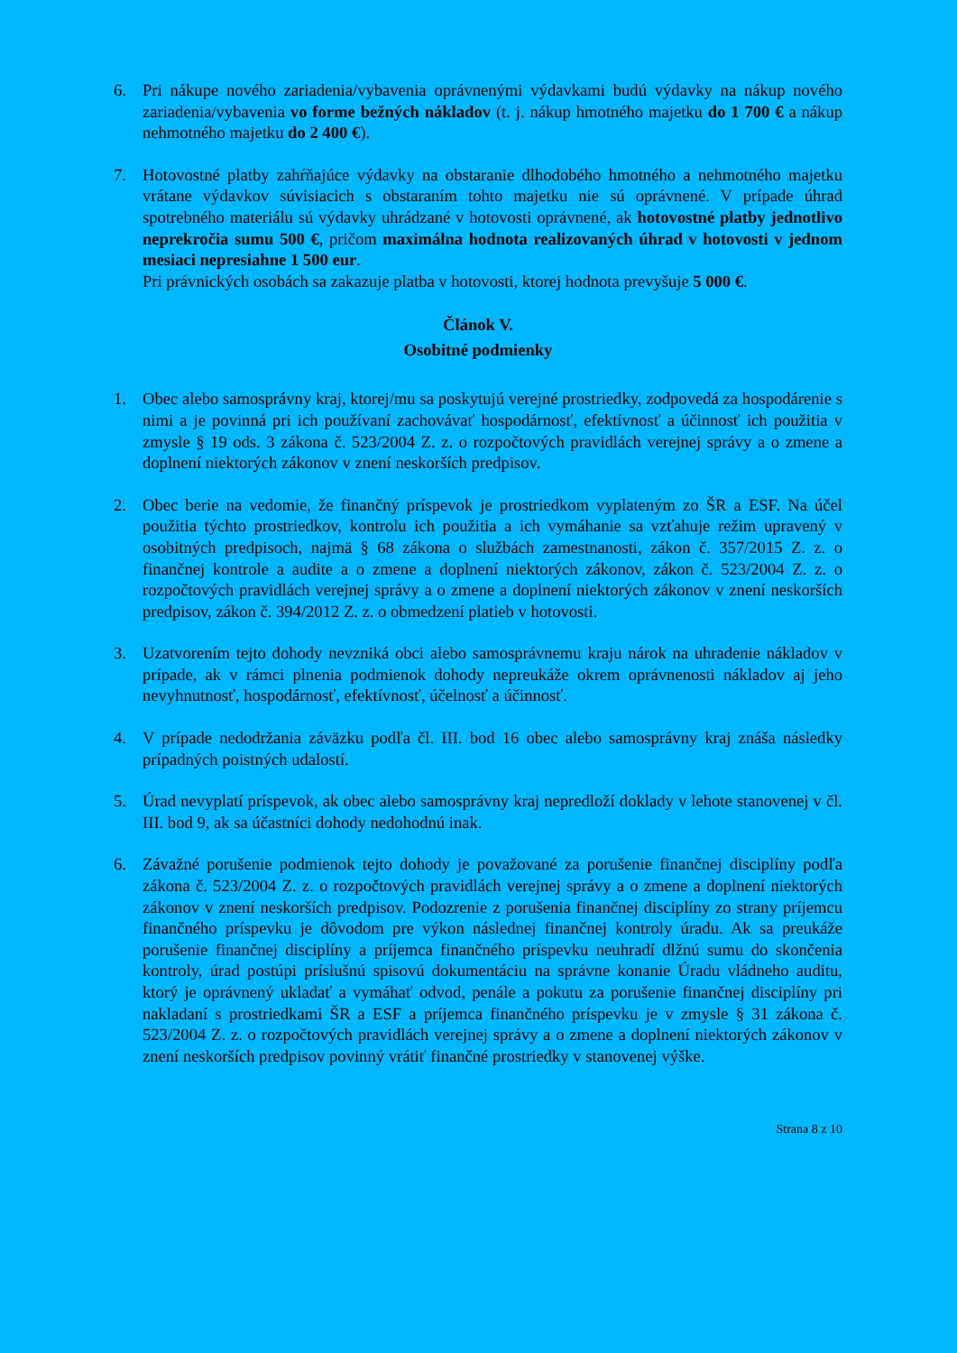6. Pri nákupe nového zariadenia/vybavenia oprávnenými výdavkami budú výdavky na nákup nového zariadenia/vybavenia vo forme bežných nákladov (t. j. nákup hmotného majetku do 1 700 € a nákup nehmotného majetku do 2 400 €).
7. Hotovostné platby zahŕňajúce výdavky na obstaranie dlhodobého hmotného a nehmotného majetku vrátane výdavkov súvisiacich s obstaraním tohto majetku nie sú oprávnené. V prípade úhrad spotrebného materiálu sú výdavky uhrádzané v hotovosti oprávnené, ak hotovostné platby jednotlivo neprekročia sumu 500 €, pričom maximálna hodnota realizovaných úhrad v hotovosti v jednom mesiaci nepresiahne 1 500 eur.
Pri právnických osobách sa zakazuje platba v hotovosti, ktorej hodnota prevyšuje 5 000 €.
Článok V.
Osobitné podmienky
1. Obec alebo samosprávny kraj, ktorej/mu sa poskytujú verejné prostriedky, zodpovedá za hospodárenie s nimi a je povinná pri ich používaní zachovávať hospodárnosť, efektívnosť a účinnosť ich použitia v zmysle § 19 ods. 3 zákona č. 523/2004 Z. z. o rozpočtových pravidlách verejnej správy a o zmene a doplnení niektorých zákonov v znení neskorších predpisov.
2. Obec berie na vedomie, že finančný príspevok je prostriedkom vyplateným zo ŠR a ESF. Na účel použitia týchto prostriedkov, kontrolu ich použitia a ich vymáhanie sa vzťahuje režim upravený v osobitných predpisoch, najmä § 68 zákona o službách zamestnanosti, zákon č. 357/2015 Z. z. o finančnej kontrole a audite a o zmene a doplnení niektorých zákonov, zákon č. 523/2004 Z. z. o rozpočtových pravidlách verejnej správy a o zmene a doplnení niektorých zákonov v znení neskorších predpisov, zákon č. 394/2012 Z. z. o obmedzení platieb v hotovosti.
3. Uzatvorením tejto dohody nevzniká obci alebo samosprávnemu kraju nárok na uhradenie nákladov v prípade, ak v rámci plnenia podmienok dohody nepreukáže okrem oprávnenosti nákladov aj jeho nevyhnutnosť, hospodárnosť, efektívnosť, účelnosť a účinnosť.
4. V prípade nedodržania záväzku podľa čl. III. bod 16 obec alebo samosprávny kraj znáša následky prípadných poistných udalostí.
5. Úrad nevyplatí príspevok, ak obec alebo samosprávny kraj nepredloží doklady v lehote stanovenej v čl. III. bod 9, ak sa účastníci dohody nedohodnú inak.
6. Závažné porušenie podmienok tejto dohody je považované za porušenie finančnej disciplíny podľa zákona č. 523/2004 Z. z. o rozpočtových pravidlách verejnej správy a o zmene a doplnení niektorých zákonov v znení neskorších predpisov. Podozrenie z porušenia finančnej disciplíny zo strany príjemcu finančného príspevku je dôvodom pre výkon následnej finančnej kontroly úradu. Ak sa preukáže porušenie finančnej disciplíny a príjemca finančného príspevku neuhradí dlžnú sumu do skončenia kontroly, úrad postúpi príslušnú spisovú dokumentáciu na správne konanie Úradu vládneho auditu, ktorý je oprávnený ukladať a vymáhať odvod, penále a pokutu za porušenie finančnej disciplíny pri nakladaní s prostriedkami ŠR a ESF a príjemca finančného príspevku je v zmysle § 31 zákona č. 523/2004 Z. z. o rozpočtových pravidlách verejnej správy a o zmene a doplnení niektorých zákonov v znení neskorších predpisov povinný vrátiť finančné prostriedky v stanovenej výške.
Strana 8 z 10